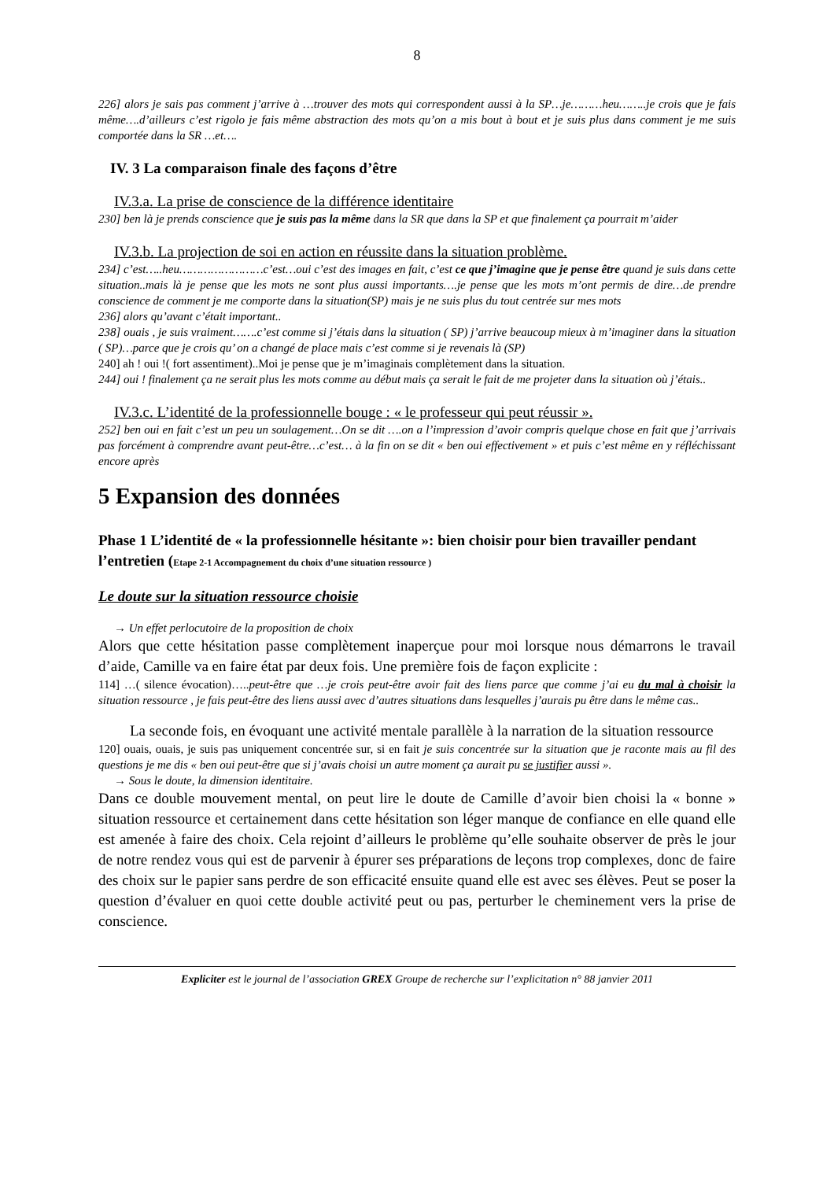8
226] alors je sais pas comment j’arrive à …trouver des mots qui correspondent aussi à la SP…je………heu……..je crois que je fais même….d’ailleurs c’est rigolo je fais même abstraction des mots qu’on a mis bout à bout et je suis plus dans comment je me suis comportée dans la SR …et….
IV. 3 La comparaison finale des façons d’être
IV.3.a. La prise de conscience de la différence identitaire
230] ben là je prends conscience que je suis pas la même dans la SR que dans la SP et que finalement ça pourrait m’aider
IV.3.b. La projection de soi en action en réussite dans la situation problème.
234] c’est…..heu……………………c’est…oui c’est des images en fait, c’est ce que j’imagine que je pense être quand je suis dans cette situation..mais là je pense que les mots ne sont plus aussi importants….je pense que les mots m’ont permis de dire…de prendre conscience de comment je me comporte dans la situation(SP) mais je ne suis plus du tout centrée sur mes mots
236] alors qu’avant c’était important..
238] ouais , je suis vraiment…….c’est comme si j’étais dans la situation ( SP) j’arrive beaucoup mieux à m’imaginer dans la situation ( SP)…parce que je crois qu’ on a changé de place mais c’est comme si je revenais là (SP)
240] ah ! oui !( fort assentiment)..Moi je pense que je m’imaginais complètement dans la situation.
244] oui ! finalement ça ne serait plus les mots comme au début mais ça serait le fait de me projeter dans la situation où j’étais..
IV.3.c. L’identité de la professionnelle bouge : « le professeur qui peut réussir ».
252] ben oui en fait c’est un peu un soulagement…On se dit ….on a l’impression d’avoir compris quelque chose en fait que j’arrivais pas forcément à comprendre avant peut-être…c’est… à la fin on se dit « ben oui effectivement » et puis c’est même en y réfléchissant encore après
5 Expansion des données
Phase 1 L’identité de « la professionnelle hésitante »: bien choisir pour bien travailler pendant l’entretien (Etape 2-1 Accompagnement du choix d’une situation ressource )
Le doute sur la situation ressource choisie
→ Un effet perlocutoire de la proposition de choix
Alors que cette hésitation passe complètement inaperçue pour moi lorsque nous démarrons le travail d’aide, Camille va en faire état par deux fois. Une première fois de façon explicite :
114] …( silence évocation)…..peut-être que …je crois peut-être avoir fait des liens parce que comme j’ai eu du mal à choisir la situation ressource , je fais peut-être des liens aussi avec d’autres situations dans lesquelles j’aurais pu être dans le même cas..
La seconde fois, en évoquant une activité mentale parallèle à la narration de la situation ressource
120] ouais, ouais, je suis pas uniquement concentrée sur, si en fait je suis concentrée sur la situation que je raconte mais au fil des questions je me dis « ben oui peut-être que si j’avais choisi un autre moment ça aurait pu se justifier aussi ».
→ Sous le doute, la dimension identitaire.
Dans ce double mouvement mental, on peut lire le doute de Camille d’avoir bien choisi la « bonne » situation ressource et certainement dans cette hésitation son léger manque de confiance en elle quand elle est amenée à faire des choix. Cela rejoint d’ailleurs le problème qu’elle souhaite observer de près le jour de notre rendez vous qui est de parvenir à épurer ses préparations de leçons trop complexes, donc de faire des choix sur le papier sans perdre de son efficacité ensuite quand elle est avec ses élèves. Peut se poser la question d’évaluer en quoi cette double activité peut ou pas, perturber le cheminement vers la prise de conscience.
Expliciter est le journal de l’association GREX Groupe de recherche sur l’explicitation n° 88 janvier 2011